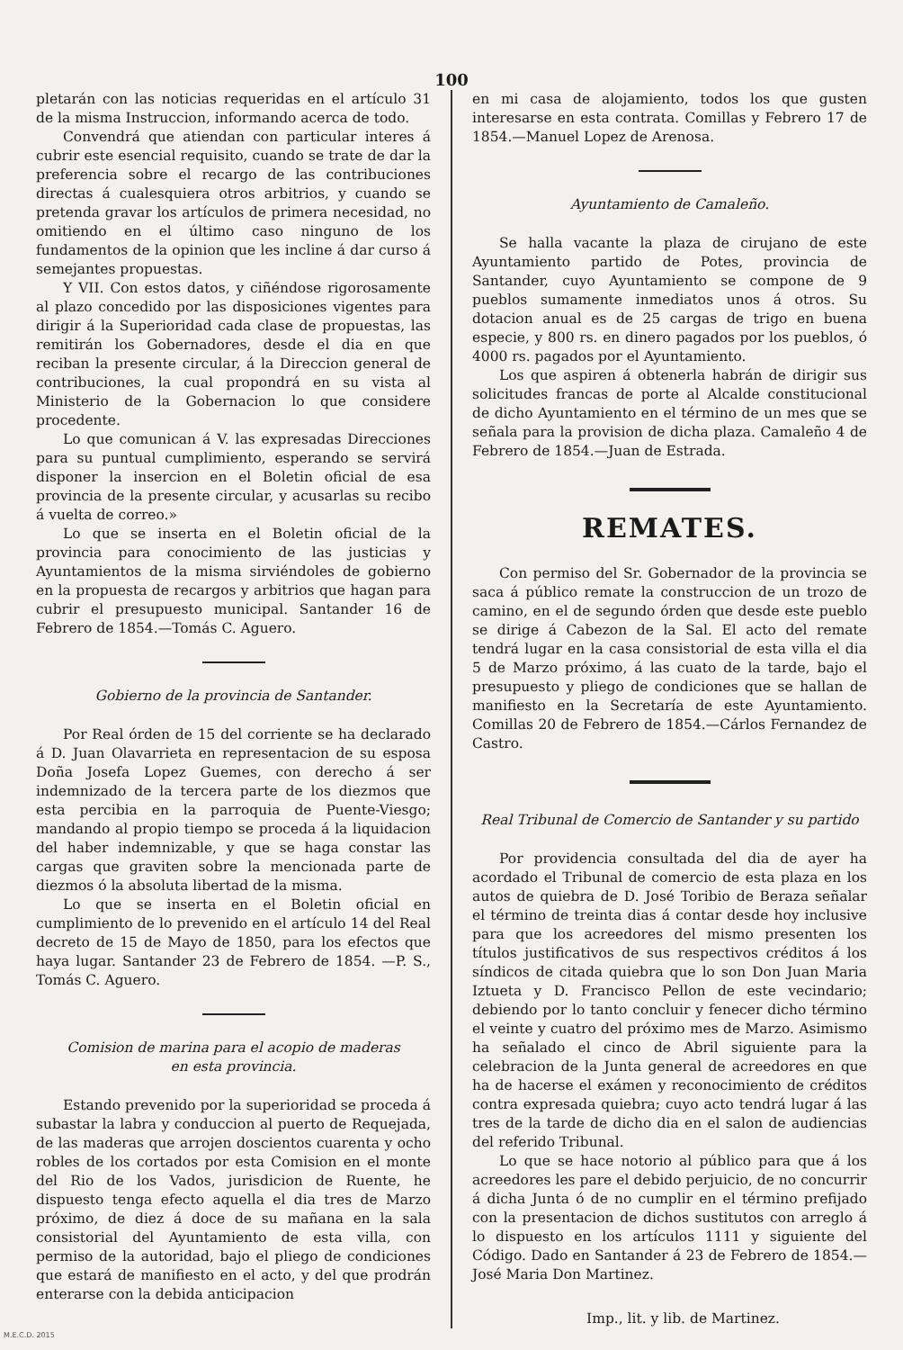100
pletarán con las noticias requeridas en el artículo 31 de la misma Instruccion, informando acerca de todo.
Convendrá que atiendan con particular interes á cubrir este esencial requisito, cuando se trate de dar la preferencia sobre el recargo de las contribuciones directas á cualesquiera otros arbitrios, y cuando se pretenda gravar los artículos de primera necesidad, no omitiendo en el último caso ninguno de los fundamentos de la opinion que les incline á dar curso á semejantes propuestas.
Y VII. Con estos datos, y ciñéndose rigorosamente al plazo concedido por las disposiciones vigentes para dirigir á la Superioridad cada clase de propuestas, las remitirán los Gobernadores, desde el dia en que reciban la presente circular, á la Direccion general de contribuciones, la cual propondrá en su vista al Ministerio de la Gobernacion lo que considere procedente.
Lo que comunican á V. las expresadas Direcciones para su puntual cumplimiento, esperando se servirá disponer la insercion en el Boletin oficial de esa provincia de la presente circular, y acusarlas su recibo á vuelta de correo.»
Lo que se inserta en el Boletin oficial de la provincia para conocimiento de las justicias y Ayuntamientos de la misma sirviéndoles de gobierno en la propuesta de recargos y arbitrios que hagan para cubrir el presupuesto municipal. Santander 16 de Febrero de 1854.—Tomás C. Aguero.
Gobierno de la provincia de Santander.
Por Real órden de 15 del corriente se ha declarado á D. Juan Olavarrieta en representacion de su esposa Doña Josefa Lopez Guemes, con derecho á ser indemnizado de la tercera parte de los diezmos que esta percibia en la parroquia de Puente-Viesgo; mandando al propio tiempo se proceda á la liquidacion del haber indemnizable, y que se haga constar las cargas que graviten sobre la mencionada parte de diezmos ó la absoluta libertad de la misma.
Lo que se inserta en el Boletin oficial en cumplimiento de lo prevenido en el artículo 14 del Real decreto de 15 de Mayo de 1850, para los efectos que haya lugar. Santander 23 de Febrero de 1854. —P. S., Tomás C. Aguero.
Comision de marina para el acopio de maderas
en esta provincia.
Estando prevenido por la superioridad se proceda á subastar la labra y conduccion al puerto de Requejada, de las maderas que arrojen doscientos cuarenta y ocho robles de los cortados por esta Comision en el monte del Rio de los Vados, jurisdicion de Ruente, he dispuesto tenga efecto aquella el dia tres de Marzo próximo, de diez á doce de su mañana en la sala consistorial del Ayuntamiento de esta villa, con permiso de la autoridad, bajo el pliego de condiciones que estará de manifiesto en el acto, y del que prodrán enterarse con la debida anticipacion
en mi casa de alojamiento, todos los que gusten interesarse en esta contrata. Comillas y Febrero 17 de 1854.—Manuel Lopez de Arenosa.
Ayuntamiento de Camaleño.
Se halla vacante la plaza de cirujano de este Ayuntamiento partido de Potes, provincia de Santander, cuyo Ayuntamiento se compone de 9 pueblos sumamente inmediatos unos á otros. Su dotacion anual es de 25 cargas de trigo en buena especie, y 800 rs. en dinero pagados por los pueblos, ó 4000 rs. pagados por el Ayuntamiento.
Los que aspiren á obtenerla habrán de dirigir sus solicitudes francas de porte al Alcalde constitucional de dicho Ayuntamiento en el término de un mes que se señala para la provision de dicha plaza. Camaleño 4 de Febrero de 1854.—Juan de Estrada.
REMATES.
Con permiso del Sr. Gobernador de la provincia se saca á público remate la construccion de un trozo de camino, en el de segundo órden que desde este pueblo se dirige á Cabezon de la Sal. El acto del remate tendrá lugar en la casa consistorial de esta villa el dia 5 de Marzo próximo, á las cuato de la tarde, bajo el presupuesto y pliego de condiciones que se hallan de manifiesto en la Secretaría de este Ayuntamiento. Comillas 20 de Febrero de 1854.—Cárlos Fernandez de Castro.
Real Tribunal de Comercio de Santander y su partido
Por providencia consultada del dia de ayer ha acordado el Tribunal de comercio de esta plaza en los autos de quiebra de D. José Toribio de Beraza señalar el término de treinta dias á contar desde hoy inclusive para que los acreedores del mismo presenten los títulos justificativos de sus respectivos créditos á los síndicos de citada quiebra que lo son Don Juan Maria Iztueta y D. Francisco Pellon de este vecindario; debiendo por lo tanto concluir y fenecer dicho término el veinte y cuatro del próximo mes de Marzo. Asimismo ha señalado el cinco de Abril siguiente para la celebracion de la Junta general de acreedores en que ha de hacerse el exámen y reconocimiento de créditos contra expresada quiebra; cuyo acto tendrá lugar á las tres de la tarde de dicho dia en el salon de audiencias del referido Tribunal.
Lo que se hace notorio al público para que á los acreedores les pare el debido perjuicio, de no concurrir á dicha Junta ó de no cumplir en el término prefijado con la presentacion de dichos sustitutos con arreglo á lo dispuesto en los artículos 1111 y siguiente del Código. Dado en Santander á 23 de Febrero de 1854.—José Maria Don Martinez.
Imp., lit. y lib. de Martinez.
M.E.C.D. 2015